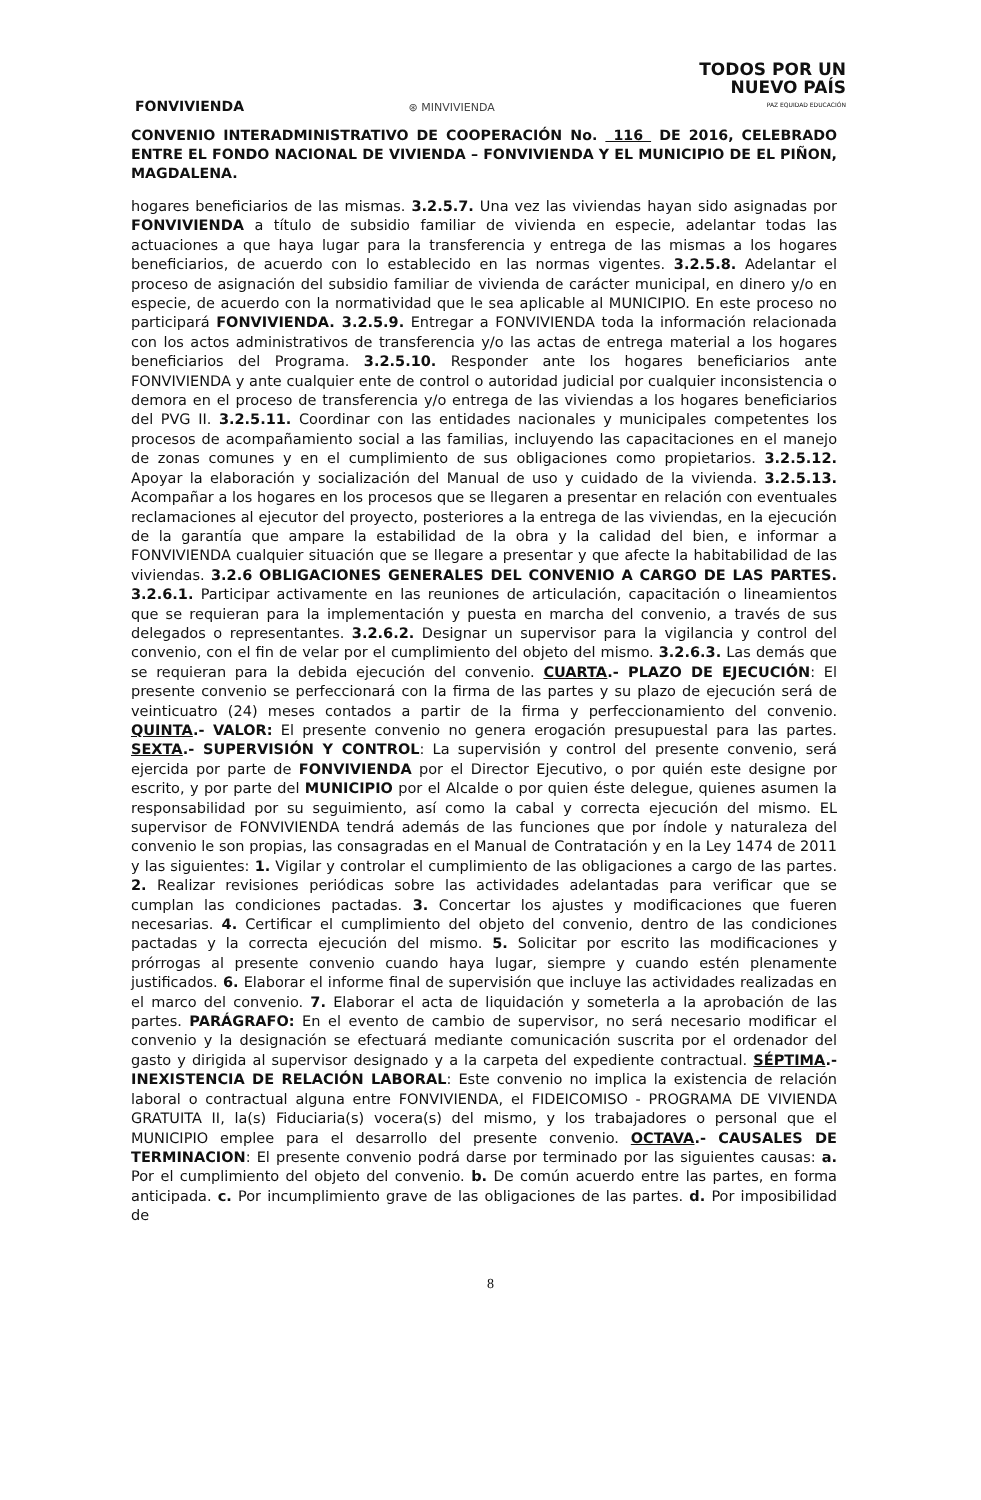FONVIVIENDA
⊛ MINVIVIENDA
TODOS POR UN
NUEVO PAÍS
PAZ EQUIDAD EDUCACIÓN
CONVENIO INTERADMINISTRATIVO DE COOPERACIÓN No. 116 DE 2016, CELEBRADO ENTRE EL FONDO NACIONAL DE VIVIENDA – FONVIVIENDA Y EL MUNICIPIO DE EL PIÑON, MAGDALENA.
hogares beneficiarios de las mismas. 3.2.5.7. Una vez las viviendas hayan sido asignadas por FONVIVIENDA a título de subsidio familiar de vivienda en especie, adelantar todas las actuaciones a que haya lugar para la transferencia y entrega de las mismas a los hogares beneficiarios, de acuerdo con lo establecido en las normas vigentes. 3.2.5.8. Adelantar el proceso de asignación del subsidio familiar de vivienda de carácter municipal, en dinero y/o en especie, de acuerdo con la normatividad que le sea aplicable al MUNICIPIO. En este proceso no participará FONVIVIENDA. 3.2.5.9. Entregar a FONVIVIENDA toda la información relacionada con los actos administrativos de transferencia y/o las actas de entrega material a los hogares beneficiarios del Programa. 3.2.5.10. Responder ante los hogares beneficiarios ante FONVIVIENDA y ante cualquier ente de control o autoridad judicial por cualquier inconsistencia o demora en el proceso de transferencia y/o entrega de las viviendas a los hogares beneficiarios del PVG II. 3.2.5.11. Coordinar con las entidades nacionales y municipales competentes los procesos de acompañamiento social a las familias, incluyendo las capacitaciones en el manejo de zonas comunes y en el cumplimiento de sus obligaciones como propietarios. 3.2.5.12. Apoyar la elaboración y socialización del Manual de uso y cuidado de la vivienda. 3.2.5.13. Acompañar a los hogares en los procesos que se llegaren a presentar en relación con eventuales reclamaciones al ejecutor del proyecto, posteriores a la entrega de las viviendas, en la ejecución de la garantía que ampare la estabilidad de la obra y la calidad del bien, e informar a FONVIVIENDA cualquier situación que se llegare a presentar y que afecte la habitabilidad de las viviendas. 3.2.6 OBLIGACIONES GENERALES DEL CONVENIO A CARGO DE LAS PARTES. 3.2.6.1. Participar activamente en las reuniones de articulación, capacitación o lineamientos que se requieran para la implementación y puesta en marcha del convenio, a través de sus delegados o representantes. 3.2.6.2. Designar un supervisor para la vigilancia y control del convenio, con el fin de velar por el cumplimiento del objeto del mismo. 3.2.6.3. Las demás que se requieran para la debida ejecución del convenio. CUARTA.- PLAZO DE EJECUCIÓN: El presente convenio se perfeccionará con la firma de las partes y su plazo de ejecución será de veinticuatro (24) meses contados a partir de la firma y perfeccionamiento del convenio. QUINTA.- VALOR: El presente convenio no genera erogación presupuestal para las partes. SEXTA.- SUPERVISIÓN Y CONTROL: La supervisión y control del presente convenio, será ejercida por parte de FONVIVIENDA por el Director Ejecutivo, o por quién este designe por escrito, y por parte del MUNICIPIO por el Alcalde o por quien éste delegue, quienes asumen la responsabilidad por su seguimiento, así como la cabal y correcta ejecución del mismo. EL supervisor de FONVIVIENDA tendrá además de las funciones que por índole y naturaleza del convenio le son propias, las consagradas en el Manual de Contratación y en la Ley 1474 de 2011 y las siguientes: 1. Vigilar y controlar el cumplimiento de las obligaciones a cargo de las partes. 2. Realizar revisiones periódicas sobre las actividades adelantadas para verificar que se cumplan las condiciones pactadas. 3. Concertar los ajustes y modificaciones que fueren necesarias. 4. Certificar el cumplimiento del objeto del convenio, dentro de las condiciones pactadas y la correcta ejecución del mismo. 5. Solicitar por escrito las modificaciones y prórrogas al presente convenio cuando haya lugar, siempre y cuando estén plenamente justificados. 6. Elaborar el informe final de supervisión que incluye las actividades realizadas en el marco del convenio. 7. Elaborar el acta de liquidación y someterla a la aprobación de las partes. PARÁGRAFO: En el evento de cambio de supervisor, no será necesario modificar el convenio y la designación se efectuará mediante comunicación suscrita por el ordenador del gasto y dirigida al supervisor designado y a la carpeta del expediente contractual. SÉPTIMA.- INEXISTENCIA DE RELACIÓN LABORAL: Este convenio no implica la existencia de relación laboral o contractual alguna entre FONVIVIENDA, el FIDEICOMISO - PROGRAMA DE VIVIENDA GRATUITA II, la(s) Fiduciaria(s) vocera(s) del mismo, y los trabajadores o personal que el MUNICIPIO emplee para el desarrollo del presente convenio. OCTAVA.- CAUSALES DE TERMINACION: El presente convenio podrá darse por terminado por las siguientes causas: a. Por el cumplimiento del objeto del convenio. b. De común acuerdo entre las partes, en forma anticipada. c. Por incumplimiento grave de las obligaciones de las partes. d. Por imposibilidad de
8